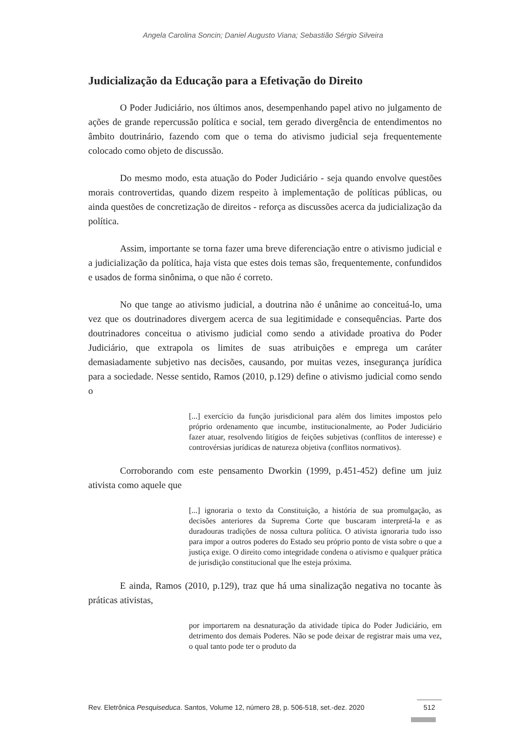Angela Carolina Soncin; Daniel Augusto Viana; Sebastião Sérgio Silveira
Judicialização da Educação para a Efetivação do Direito
O Poder Judiciário, nos últimos anos, desempenhando papel ativo no julgamento de ações de grande repercussão política e social, tem gerado divergência de entendimentos no âmbito doutrinário, fazendo com que o tema do ativismo judicial seja frequentemente colocado como objeto de discussão.
Do mesmo modo, esta atuação do Poder Judiciário - seja quando envolve questões morais controvertidas, quando dizem respeito à implementação de políticas públicas, ou ainda questões de concretização de direitos - reforça as discussões acerca da judicialização da política.
Assim, importante se torna fazer uma breve diferenciação entre o ativismo judicial e a judicialização da política, haja vista que estes dois temas são, frequentemente, confundidos e usados de forma sinônima, o que não é correto.
No que tange ao ativismo judicial, a doutrina não é unânime ao conceituá-lo, uma vez que os doutrinadores divergem acerca de sua legitimidade e consequências. Parte dos doutrinadores conceitua o ativismo judicial como sendo a atividade proativa do Poder Judiciário, que extrapola os limites de suas atribuições e emprega um caráter demasiadamente subjetivo nas decisões, causando, por muitas vezes, insegurança jurídica para a sociedade. Nesse sentido, Ramos (2010, p.129) define o ativismo judicial como sendo o
[...] exercício da função jurisdicional para além dos limites impostos pelo próprio ordenamento que incumbe, institucionalmente, ao Poder Judiciário fazer atuar, resolvendo litígios de feições subjetivas (conflitos de interesse) e controvérsias jurídicas de natureza objetiva (conflitos normativos).
Corroborando com este pensamento Dworkin (1999, p.451-452) define um juiz ativista como aquele que
[...] ignoraria o texto da Constituição, a história de sua promulgação, as decisões anteriores da Suprema Corte que buscaram interpretá-la e as duradouras tradições de nossa cultura política. O ativista ignoraria tudo isso para impor a outros poderes do Estado seu próprio ponto de vista sobre o que a justiça exige. O direito como integridade condena o ativismo e qualquer prática de jurisdição constitucional que lhe esteja próxima.
E ainda, Ramos (2010, p.129), traz que há uma sinalização negativa no tocante às práticas ativistas,
por importarem na desnaturação da atividade típica do Poder Judiciário, em detrimento dos demais Poderes. Não se pode deixar de registrar mais uma vez, o qual tanto pode ter o produto da
Rev. Eletrônica Pesquiseduca. Santos, Volume 12, número 28, p. 506-518, set.-dez. 2020 512